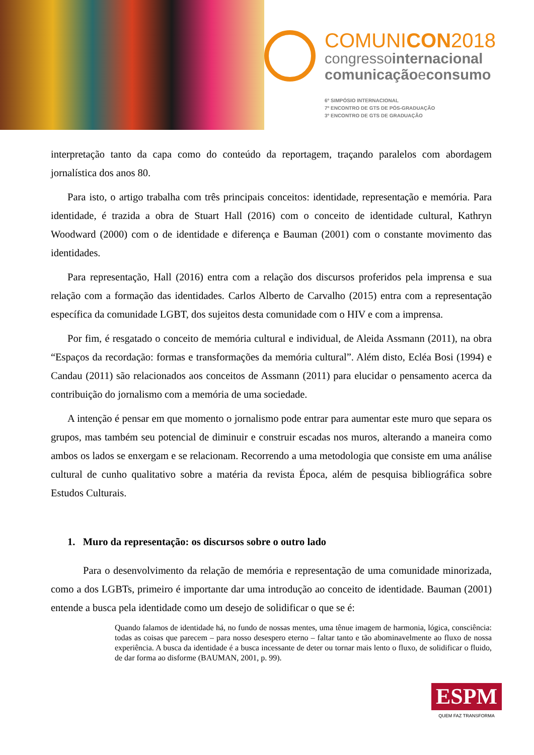COMUNICON2018
congressointernacional
comunicaçãoeconsumo
6º SIMPÓSIO INTERNACIONAL
7º ENCONTRO DE GTS DE PÓS-GRADUAÇÃO
3º ENCONTRO DE GTS DE GRADUAÇÃO
interpretação tanto da capa como do conteúdo da reportagem, traçando paralelos com abordagem jornalística dos anos 80.
Para isto, o artigo trabalha com três principais conceitos: identidade, representação e memória. Para identidade, é trazida a obra de Stuart Hall (2016) com o conceito de identidade cultural, Kathryn Woodward (2000) com o de identidade e diferença e Bauman (2001) com o constante movimento das identidades.
Para representação, Hall (2016) entra com a relação dos discursos proferidos pela imprensa e sua relação com a formação das identidades. Carlos Alberto de Carvalho (2015) entra com a representação específica da comunidade LGBT, dos sujeitos desta comunidade com o HIV e com a imprensa.
Por fim, é resgatado o conceito de memória cultural e individual, de Aleida Assmann (2011), na obra “Espaços da recordação: formas e transformações da memória cultural”. Além disto, Ecléa Bosi (1994) e Candau (2011) são relacionados aos conceitos de Assmann (2011) para elucidar o pensamento acerca da contribuição do jornalismo com a memória de uma sociedade.
A intenção é pensar em que momento o jornalismo pode entrar para aumentar este muro que separa os grupos, mas também seu potencial de diminuir e construir escadas nos muros, alterando a maneira como ambos os lados se enxergam e se relacionam. Recorrendo a uma metodologia que consiste em uma análise cultural de cunho qualitativo sobre a matéria da revista Época, além de pesquisa bibliográfica sobre Estudos Culturais.
1. Muro da representação: os discursos sobre o outro lado
Para o desenvolvimento da relação de memória e representação de uma comunidade minorizada, como a dos LGBTs, primeiro é importante dar uma introdução ao conceito de identidade. Bauman (2001) entende a busca pela identidade como um desejo de solidificar o que se é:
Quando falamos de identidade há, no fundo de nossas mentes, uma tênue imagem de harmonia, lógica, consciência: todas as coisas que parecem – para nosso desespero eterno – faltar tanto e tão abominavelmente ao fluxo de nossa experiência. A busca da identidade é a busca incessante de deter ou tornar mais lento o fluxo, de solidificar o fluido, de dar forma ao disforme (BAUMAN, 2001, p. 99).
ESPM
QUEM FAZ TRANSFORMA